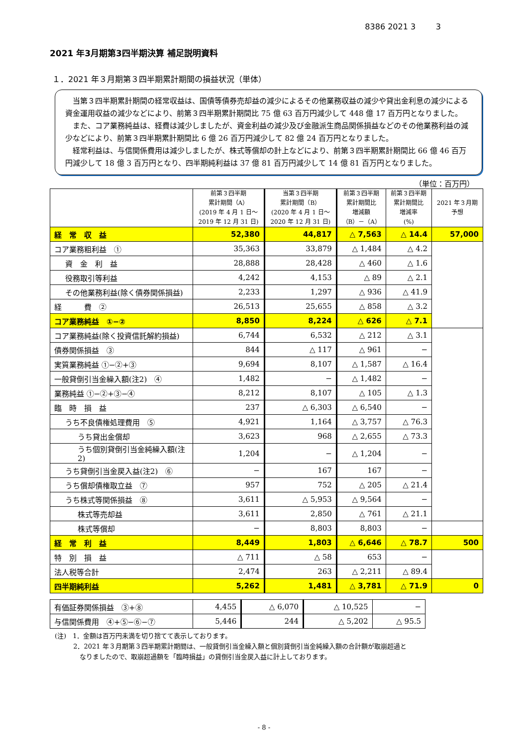8386 2021 3 3
2021 年3月期第3四半期決算 補足説明資料
１．2021 年３月期第３四半期累計期間の損益状況（単体）
当第３四半期累計期間の経常収益は、国債等債券売却益の減少によるその他業務収益の減少や貸出金利息の減少による資金運用収益の減少などにより、前第３四半期累計期間比 75 億 63 百万円減少して 448 億 17 百万円となりました。
また、コア業務純益は、経費は減少しましたが、資金利益の減少及び金融派生商品関係損益などのその他業務利益の減少などにより、前第３四半期累計期間比 6 億 26 百万円減少して 82 億 24 百万円となりました。
経常利益は、与信関係費用は減少しましたが、株式等償却の計上などにより、前第３四半期累計期間比 66 億 46 百万円減少して 18 億 3 百万円となり、四半期純利益は 37 億 81 百万円減少して 14 億 81 百万円となりました。
（単位：百万円）
| | 前第３四半期 累計期間（A） (2019 年 4 月 1 日～ 2019 年 12 月 31 日) | 当第３四半期 累計期間（B） (2020 年 4 月 1 日～ 2020 年 12 月 31 日) | 前第３四半期 累計期間比 増減額 （B）－（A） | 前第３四半期 累計期間比 増減率 (%) | 2021 年３月期 予想 |
| --- | --- | --- | --- | --- | --- |
| 経 常 収 益 | 52,380 | 44,817 | △ 7,563 | △ 14.4 | 57,000 |
| コア業務粗利益 ① | 35,363 | 33,879 | △ 1,484 | △ 4.2 | |
| 資 金 利 益 | 28,888 | 28,428 | △ 460 | △ 1.6 | |
| 役務取引等利益 | 4,242 | 4,153 | △ 89 | △ 2.1 | |
| その他業務利益(除く債券関係損益) | 2,233 | 1,297 | △ 936 | △ 41.9 | |
| 経 費 ② | 26,513 | 25,655 | △ 858 | △ 3.2 | |
| コア業務純益 ①−② | 8,850 | 8,224 | △ 626 | △ 7.1 | |
| コア業務純益(除く投資信託解約損益) | 6,744 | 6,532 | △ 212 | △ 3.1 | |
| 債券関係損益 ③ | 844 | △ 117 | △ 961 | − | |
| 実質業務純益 ①−②+③ | 9,694 | 8,107 | △ 1,587 | △ 16.4 | |
| 一般貸倒引当金繰入額(注2) ④ | 1,482 | − | △ 1,482 | − | |
| 業務純益 ①−②+③−④ | 8,212 | 8,107 | △ 105 | △ 1.3 | |
| 臨 時 損 益 | 237 | △ 6,303 | △ 6,540 | − | |
| うち不良債権処理費用 ⑤ | 4,921 | 1,164 | △ 3,757 | △ 76.3 | |
| うち貸出金償却 | 3,623 | 968 | △ 2,655 | △ 73.3 | |
| うち個別貸倒引当金純繰入額(注2) | 1,204 | − | △ 1,204 | − | |
| うち貸倒引当金戻入益(注2) ⑥ | − | 167 | 167 | − | |
| うち償却債権取立益 ⑦ | 957 | 752 | △ 205 | △ 21.4 | |
| うち株式等関係損益 ⑧ | 3,611 | △ 5,953 | △ 9,564 | − | |
| 株式等売却益 | 3,611 | 2,850 | △ 761 | △ 21.1 | |
| 株式等償却 | − | 8,803 | 8,803 | − | |
| 経 常 利 益 | 8,449 | 1,803 | △ 6,646 | △ 78.7 | 500 |
| 特 別 損 益 | △ 711 | △ 58 | 653 | − | |
| 法人税等合計 | 2,474 | 263 | △ 2,211 | △ 89.4 | |
| 四半期純利益 | 5,262 | 1,481 | △ 3,781 | △ 71.9 | 0 |
| 有価証券関係損益 ③+⑧ | 4,455 | △ 6,070 | △ 10,525 | − |
| 与信関係費用 ④+⑤−⑥−⑦ | 5,446 | 244 | △ 5,202 | △ 95.5 |
(注)　1．金額は百万円未満を切り捨てて表示しております。
2．2021 年３月期第３四半期累計期間は、一般貸倒引当金繰入額と個別貸倒引当金純繰入額の合計額が取崩超過と
なりましたので、取崩超過額を「臨時損益」の貸倒引当金戻入益に計上しております。
- 8 -